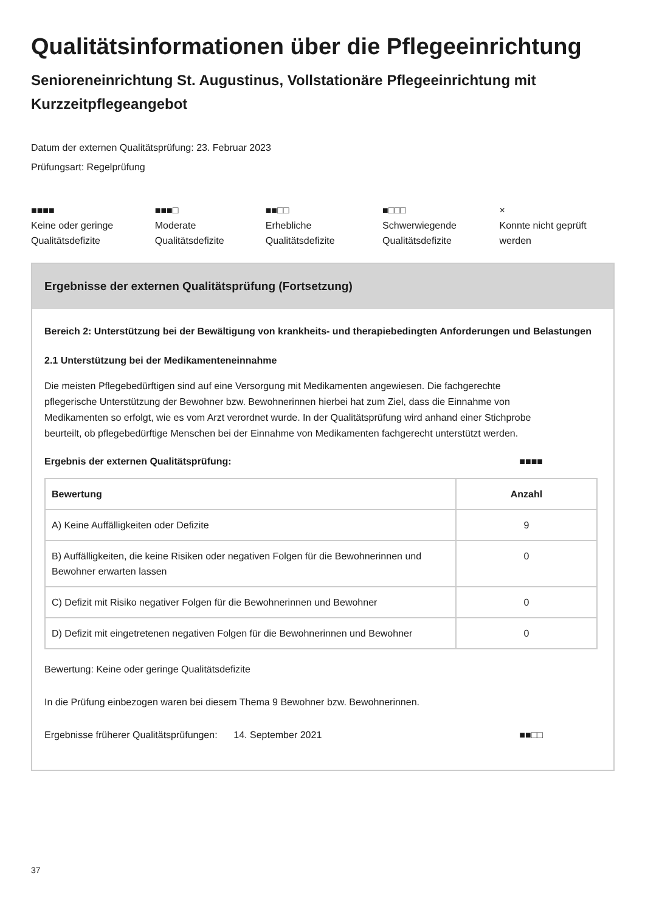Qualitätsinformationen über die Pflegeeinrichtung
Senioreneinrichtung St. Augustinus, Vollstationäre Pflegeeinrichtung mit Kurzzeitpflegeangebot
Datum der externen Qualitätsprüfung: 23. Februar 2023
Prüfungsart: Regelprüfung
■■■■
Keine oder geringe Qualitätsdefizite
■■■□
Moderate Qualitätsdefizite
■■□□
Erhebliche Qualitätsdefizite
■□□□
Schwerwiegende Qualitätsdefizite
×
Konnte nicht geprüft werden
Ergebnisse der externen Qualitätsprüfung (Fortsetzung)
Bereich 2: Unterstützung bei der Bewältigung von krankheits- und therapiebedingten Anforderungen und Belastungen
2.1 Unterstützung bei der Medikamenteneinnahme
Die meisten Pflegebedürftigen sind auf eine Versorgung mit Medikamenten angewiesen. Die fachgerechte pflegerische Unterstützung der Bewohner bzw. Bewohnerinnen hierbei hat zum Ziel, dass die Einnahme von Medikamenten so erfolgt, wie es vom Arzt verordnet wurde. In der Qualitätsprüfung wird anhand einer Stichprobe beurteilt, ob pflegebedürftige Menschen bei der Einnahme von Medikamenten fachgerecht unterstützt werden.
Ergebnis der externen Qualitätsprüfung:
■■■■
| Bewertung | Anzahl |
| --- | --- |
| A) Keine Auffälligkeiten oder Defizite | 9 |
| B) Auffälligkeiten, die keine Risiken oder negativen Folgen für die Bewohnerinnen und Bewohner erwarten lassen | 0 |
| C) Defizit mit Risiko negativer Folgen für die Bewohnerinnen und Bewohner | 0 |
| D) Defizit mit eingetretenen negativen Folgen für die Bewohnerinnen und Bewohner | 0 |
Bewertung: Keine oder geringe Qualitätsdefizite
In die Prüfung einbezogen waren bei diesem Thema 9 Bewohner bzw. Bewohnerinnen.
Ergebnisse früherer Qualitätsprüfungen: 14. September 2021
■■□□
37